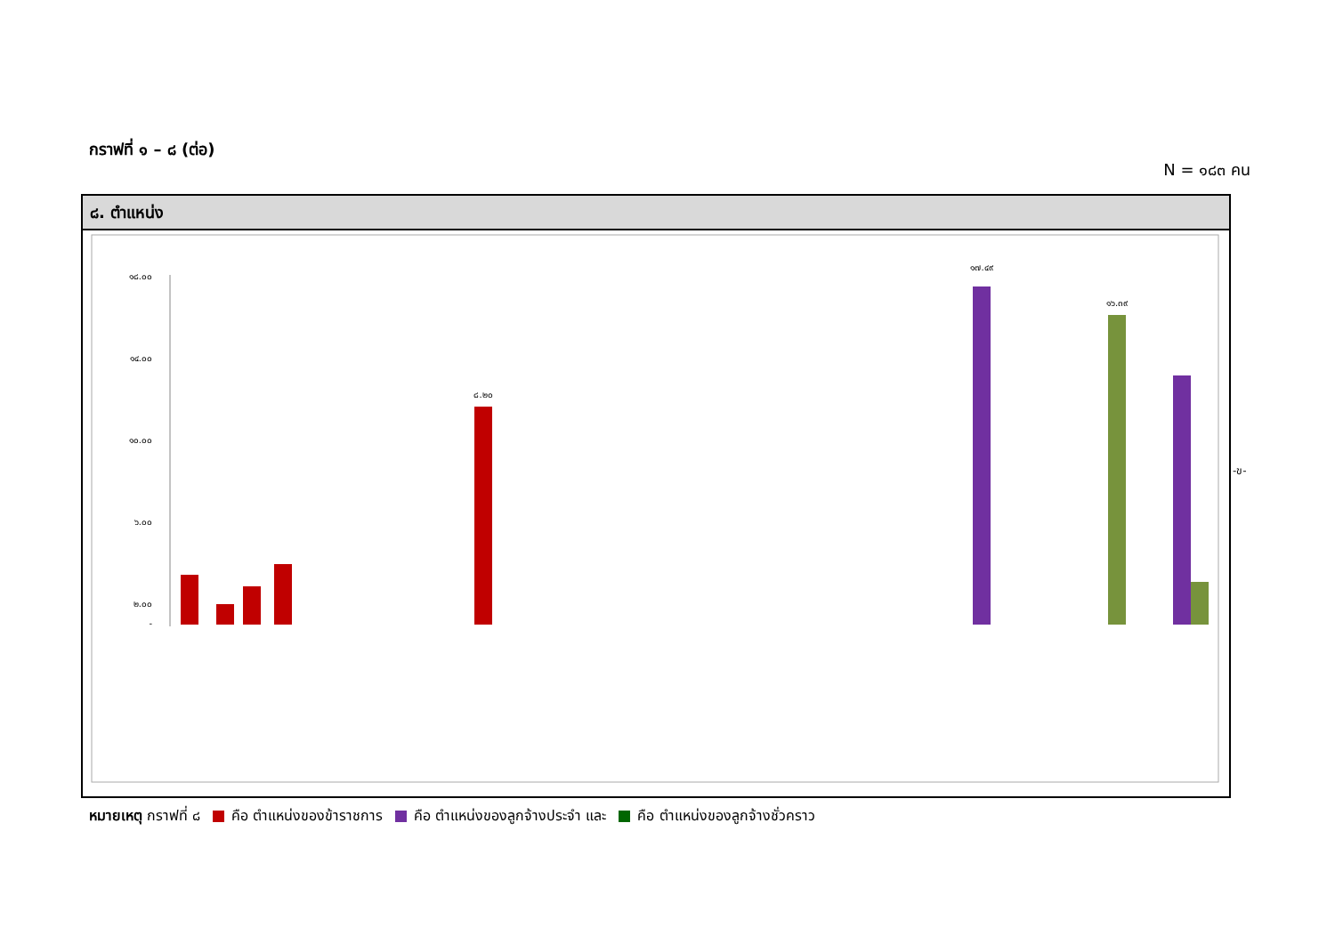กราฟที่ ๑ – ๘ (ต่อ)
N = ๑๘๓ คน
๘. ตำแหน่ง
๑๘.๐๐
๑๔.๐๐
๑๐.๐๐
๖.๐๐
๒.๐๐
-
๑๗.๔๙
๑๖.๓๙
๘.๒๐
-ข-
หมายเหตุ กราฟที่ ๘ คือ ตำแหน่งของข้าราชการ คือ ตำแหน่งของลูกจ้างประจำ และ คือ ตำแหน่งของลูกจ้างชั่วคราว